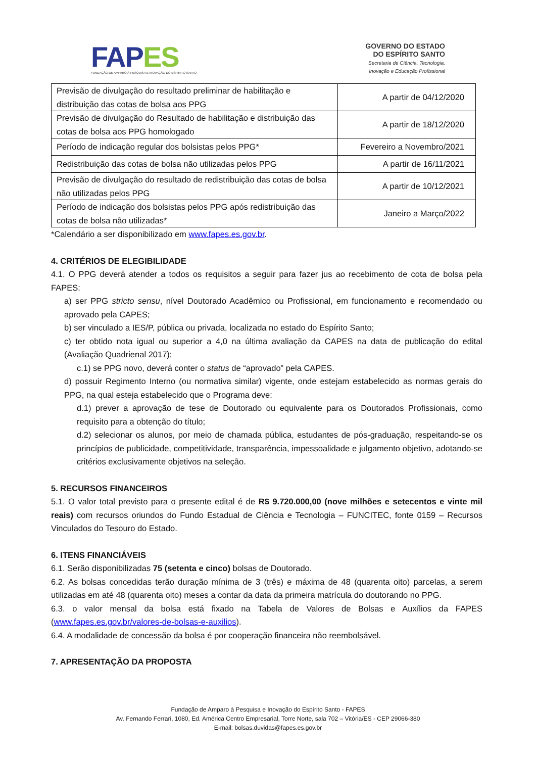FAPES
FUNDAÇÃO DE AMPARO À PESQUISA E INOVAÇÃO DO ESPÍRITO SANTO
GOVERNO DO ESTADO
DO ESPÍRITO SANTO
Secretaria de Ciência, Tecnologia,
Inovação e Educação Profissional
| Previsão de divulgação do resultado preliminar de habilitação e distribuição das cotas de bolsa aos PPG | A partir de 04/12/2020 |
| Previsão de divulgação do Resultado de habilitação e distribuição das cotas de bolsa aos PPG homologado | A partir de 18/12/2020 |
| Período de indicação regular dos bolsistas pelos PPG* | Fevereiro a Novembro/2021 |
| Redistribuição das cotas de bolsa não utilizadas pelos PPG | A partir de 16/11/2021 |
| Previsão de divulgação do resultado de redistribuição das cotas de bolsa não utilizadas pelos PPG | A partir de 10/12/2021 |
| Período de indicação dos bolsistas pelos PPG após redistribuição das cotas de bolsa não utilizadas* | Janeiro a Março/2022 |
*Calendário a ser disponibilizado em www.fapes.es.gov.br.
4. CRITÉRIOS DE ELEGIBILIDADE
4.1. O PPG deverá atender a todos os requisitos a seguir para fazer jus ao recebimento de cota de bolsa pela FAPES:
a) ser PPG stricto sensu, nível Doutorado Acadêmico ou Profissional, em funcionamento e recomendado ou aprovado pela CAPES;
b) ser vinculado a IES/P, pública ou privada, localizada no estado do Espírito Santo;
c) ter obtido nota igual ou superior a 4,0 na última avaliação da CAPES na data de publicação do edital (Avaliação Quadrienal 2017);
c.1) se PPG novo, deverá conter o status de “aprovado” pela CAPES.
d) possuir Regimento Interno (ou normativa similar) vigente, onde estejam estabelecido as normas gerais do PPG, na qual esteja estabelecido que o Programa deve:
d.1) prever a aprovação de tese de Doutorado ou equivalente para os Doutorados Profissionais, como requisito para a obtenção do título;
d.2) selecionar os alunos, por meio de chamada pública, estudantes de pós-graduação, respeitando-se os princípios de publicidade, competitividade, transparência, impessoalidade e julgamento objetivo, adotando-se critérios exclusivamente objetivos na seleção.
5. RECURSOS FINANCEIROS
5.1. O valor total previsto para o presente edital é de R$ 9.720.000,00 (nove milhões e setecentos e vinte mil reais) com recursos oriundos do Fundo Estadual de Ciência e Tecnologia – FUNCITEC, fonte 0159 – Recursos Vinculados do Tesouro do Estado.
6. ITENS FINANCIÁVEIS
6.1. Serão disponibilizadas 75 (setenta e cinco) bolsas de Doutorado.
6.2. As bolsas concedidas terão duração mínima de 3 (três) e máxima de 48 (quarenta oito) parcelas, a serem utilizadas em até 48 (quarenta oito) meses a contar da data da primeira matrícula do doutorando no PPG.
6.3. o valor mensal da bolsa está fixado na Tabela de Valores de Bolsas e Auxílios da FAPES (www.fapes.es.gov.br/valores-de-bolsas-e-auxilios).
6.4. A modalidade de concessão da bolsa é por cooperação financeira não reembolsável.
7. APRESENTAÇÃO DA PROPOSTA
Fundação de Amparo à Pesquisa e Inovação do Espírito Santo - FAPES
Av. Fernando Ferrari, 1080, Ed. América Centro Empresarial, Torre Norte, sala 702 – Vitória/ES - CEP 29066-380
E-mail: bolsas.duvidas@fapes.es.gov.br